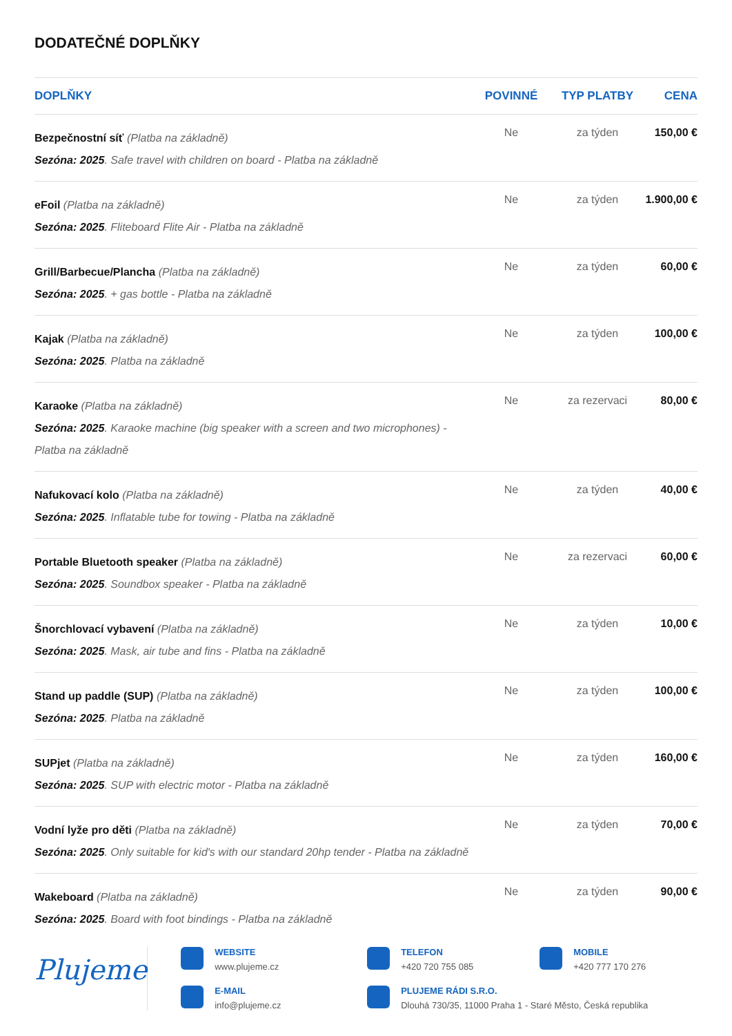DODATEČNÉ DOPLŇKY
| DOPLŇKY | POVINNÉ | TYP PLATBY | CENA |
| --- | --- | --- | --- |
| Bezpečnostní síť (Platba na základně) Sezóna: 2025 . Safe travel with children on board - Platba na základně | Ne | za týden | 150,00 € |
| eFoil (Platba na základně) Sezóna: 2025 . Fliteboard Flite Air - Platba na základně | Ne | za týden | 1.900,00 € |
| Grill/Barbecue/Plancha (Platba na základně) Sezóna: 2025 . + gas bottle - Platba na základně | Ne | za týden | 60,00 € |
| Kajak (Platba na základně) Sezóna: 2025 . Platba na základně | Ne | za týden | 100,00 € |
| Karaoke (Platba na základně) Sezóna: 2025 . Karaoke machine (big speaker with a screen and two microphones) - Platba na základně | Ne | za rezervaci | 80,00 € |
| Nafukovací kolo (Platba na základně) Sezóna: 2025 . Inflatable tube for towing - Platba na základně | Ne | za týden | 40,00 € |
| Portable Bluetooth speaker (Platba na základně) Sezóna: 2025 . Soundbox speaker - Platba na základně | Ne | za rezervaci | 60,00 € |
| Šnorchlovací vybavení (Platba na základně) Sezóna: 2025 . Mask, air tube and fins - Platba na základně | Ne | za týden | 10,00 € |
| Stand up paddle (SUP) (Platba na základně) Sezóna: 2025 . Platba na základně | Ne | za týden | 100,00 € |
| SUPjet (Platba na základně) Sezóna: 2025 . SUP with electric motor - Platba na základně | Ne | za týden | 160,00 € |
| Vodní lyže pro děti (Platba na základně) Sezóna: 2025 . Only suitable for kid's with our standard 20hp tender - Platba na základně | Ne | za týden | 70,00 € |
| Wakeboard (Platba na základně) Sezóna: 2025 . Board with foot bindings - Platba na základně | Ne | za týden | 90,00 € |
Plujeme
WEBSITE
www.plujeme.cz
TELEFON
+420 720 755 085
MOBILE
+420 777 170 276
E-MAIL
info@plujeme.cz
PLUJEME RÁDI S.R.O.
Dlouhá 730/35, 11000 Praha 1 - Staré Město, Česká republika